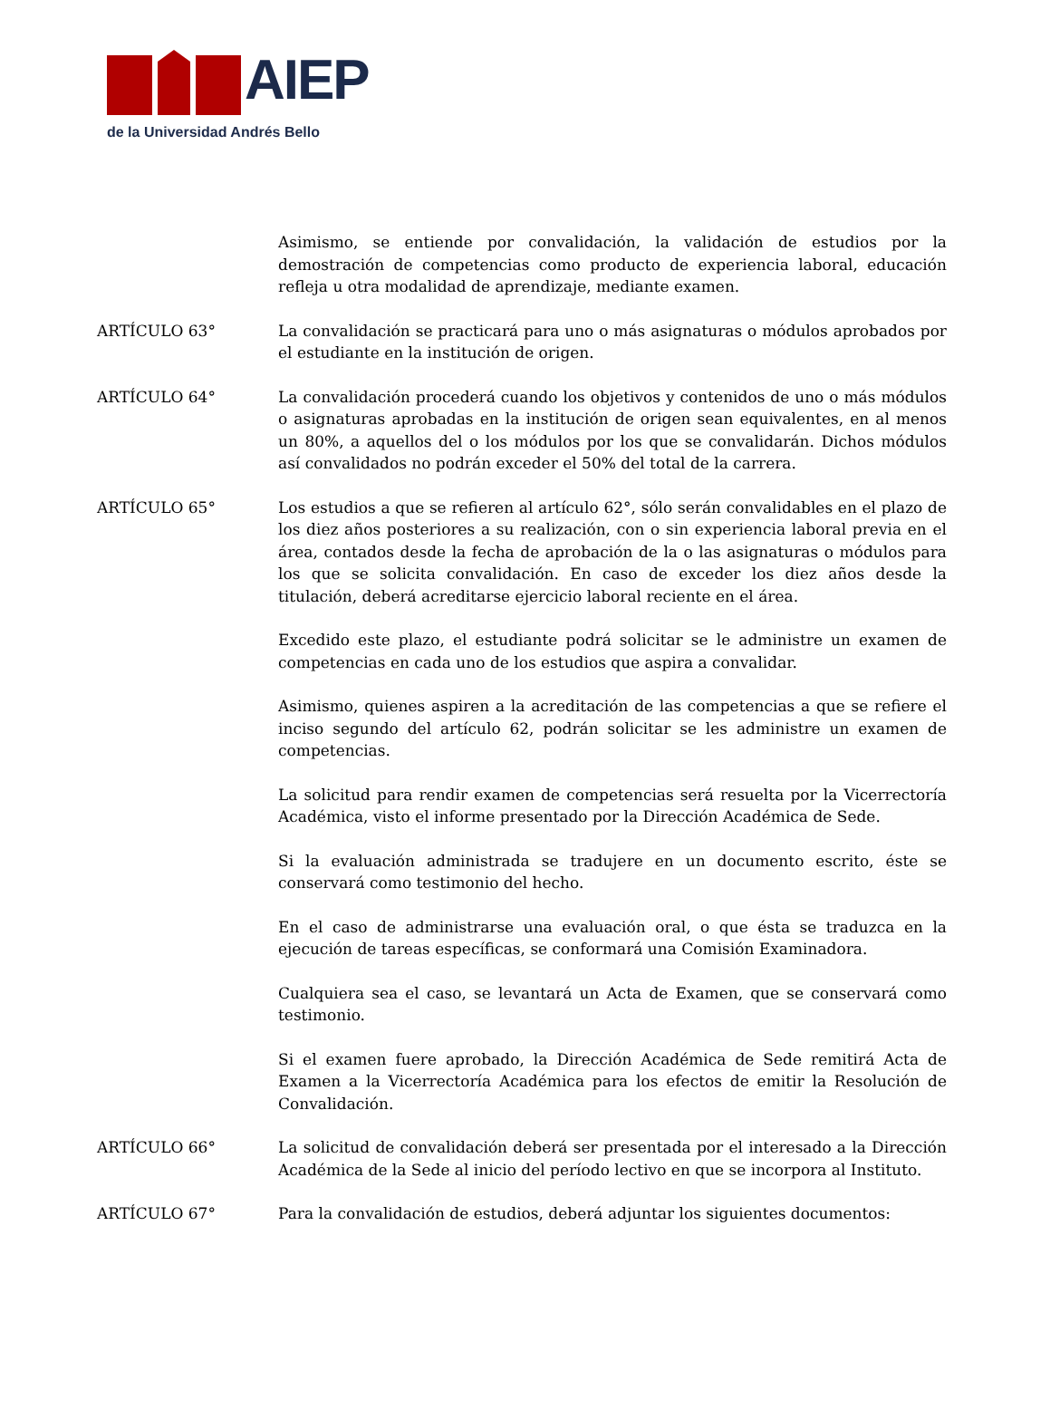AIEP
de la Universidad Andrés Bello
Asimismo, se entiende por convalidación, la validación de estudios por la demostración de competencias como producto de experiencia laboral, educación refleja u otra modalidad de aprendizaje, mediante examen.
ARTÍCULO 63° La convalidación se practicará para uno o más asignaturas o módulos aprobados por el estudiante en la institución de origen.
ARTÍCULO 64° La convalidación procederá cuando los objetivos y contenidos de uno o más módulos o asignaturas aprobadas en la institución de origen sean equivalentes, en al menos un 80%, a aquellos del o los módulos por los que se convalidarán. Dichos módulos así convalidados no podrán exceder el 50% del total de la carrera.
ARTÍCULO 65° Los estudios a que se refieren al artículo 62°, sólo serán convalidables en el plazo de los diez años posteriores a su realización, con o sin experiencia laboral previa en el área, contados desde la fecha de aprobación de la o las asignaturas o módulos para los que se solicita convalidación. En caso de exceder los diez años desde la titulación, deberá acreditarse ejercicio laboral reciente en el área.
Excedido este plazo, el estudiante podrá solicitar se le administre un examen de competencias en cada uno de los estudios que aspira a convalidar.
Asimismo, quienes aspiren a la acreditación de las competencias a que se refiere el inciso segundo del artículo 62, podrán solicitar se les administre un examen de competencias.
La solicitud para rendir examen de competencias será resuelta por la Vicerrectoría Académica, visto el informe presentado por la Dirección Académica de Sede.
Si la evaluación administrada se tradujere en un documento escrito, éste se conservará como testimonio del hecho.
En el caso de administrarse una evaluación oral, o que ésta se traduzca en la ejecución de tareas específicas, se conformará una Comisión Examinadora.
Cualquiera sea el caso, se levantará un Acta de Examen, que se conservará como testimonio.
Si el examen fuere aprobado, la Dirección Académica de Sede remitirá Acta de Examen a la Vicerrectoría Académica para los efectos de emitir la Resolución de Convalidación.
ARTÍCULO 66° La solicitud de convalidación deberá ser presentada por el interesado a la Dirección Académica de la Sede al inicio del período lectivo en que se incorpora al Instituto.
ARTÍCULO 67° Para la convalidación de estudios, deberá adjuntar los siguientes documentos: